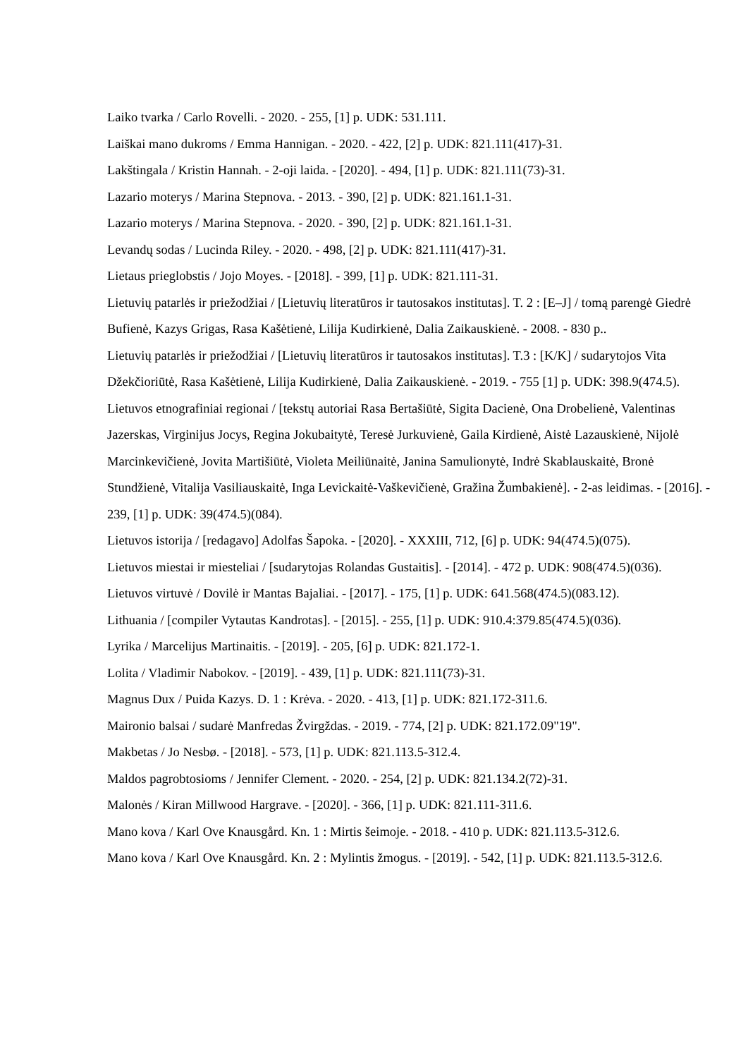Laiko tvarka / Carlo Rovelli. - 2020. - 255, [1] p. UDK: 531.111.
Laiškai mano dukroms / Emma Hannigan. - 2020. - 422, [2] p. UDK: 821.111(417)-31.
Lakštingala / Kristin Hannah. - 2-oji laida. - [2020]. - 494, [1] p. UDK: 821.111(73)-31.
Lazario moterys / Marina Stepnova. - 2013. - 390, [2] p. UDK: 821.161.1-31.
Lazario moterys / Marina Stepnova. - 2020. - 390, [2] p. UDK: 821.161.1-31.
Levandų sodas / Lucinda Riley. - 2020. - 498, [2] p. UDK: 821.111(417)-31.
Lietaus prieglobstis / Jojo Moyes. - [2018]. - 399, [1] p. UDK: 821.111-31.
Lietuvių patarlės ir priežodžiai / [Lietuvių literatūros ir tautosakos institutas]. T. 2 : [E–J] / tomą parengė Giedrė Bufienė, Kazys Grigas, Rasa Kašėtienė, Lilija Kudirkienė, Dalia Zaikauskienė. - 2008. - 830 p..
Lietuvių patarlės ir priežodžiai / [Lietuvių literatūros ir tautosakos institutas]. T.3 : [K/K] / sudarytojos Vita Džekčioriūtė, Rasa Kašėtienė, Lilija Kudirkienė, Dalia Zaikauskienė. - 2019. - 755 [1] p. UDK: 398.9(474.5).
Lietuvos etnografiniai regionai / [tekstų autoriai Rasa Bertašiūtė, Sigita Dacienė, Ona Drobelienė, Valentinas Jazerskas, Virginijus Jocys, Regina Jokubaitytė, Teresė Jurkuvienė, Gaila Kirdienė, Aistė Lazauskienė, Nijolė Marcinkevičienė, Jovita Martišiūtė, Violeta Meiliūnaitė, Janina Samulionytė, Indrė Skablauskaitė, Bronė Stundžienė, Vitalija Vasiliauskaitė, Inga Levickaitė-Vaškevičienė, Gražina Žumbakienė]. - 2-as leidimas. - [2016]. - 239, [1] p. UDK: 39(474.5)(084).
Lietuvos istorija / [redagavo] Adolfas Šapoka. - [2020]. - XXXIII, 712, [6] p. UDK: 94(474.5)(075).
Lietuvos miestai ir miesteliai / [sudarytojas Rolandas Gustaitis]. - [2014]. - 472 p. UDK: 908(474.5)(036).
Lietuvos virtuvė / Dovilė ir Mantas Bajaliai. - [2017]. - 175, [1] p. UDK: 641.568(474.5)(083.12).
Lithuania / [compiler Vytautas Kandrotas]. - [2015]. - 255, [1] p. UDK: 910.4:379.85(474.5)(036).
Lyrika / Marcelijus Martinaitis. - [2019]. - 205, [6] p. UDK: 821.172-1.
Lolita / Vladimir Nabokov. - [2019]. - 439, [1] p. UDK: 821.111(73)-31.
Magnus Dux / Puida Kazys. D. 1 : Krėva. - 2020. - 413, [1] p. UDK: 821.172-311.6.
Maironio balsai / sudarė Manfredas Žvirgždas. - 2019. - 774, [2] p. UDK: 821.172.09"19".
Makbetas / Jo Nesbø. - [2018]. - 573, [1] p. UDK: 821.113.5-312.4.
Maldos pagrobtosioms / Jennifer Clement. - 2020. - 254, [2] p. UDK: 821.134.2(72)-31.
Malonės / Kiran Millwood Hargrave. - [2020]. - 366, [1] p. UDK: 821.111-311.6.
Mano kova / Karl Ove Knausgård. Kn. 1 : Mirtis šeimoje. - 2018. - 410 p. UDK: 821.113.5-312.6.
Mano kova / Karl Ove Knausgård. Kn. 2 : Mylintis žmogus. - [2019]. - 542, [1] p. UDK: 821.113.5-312.6.